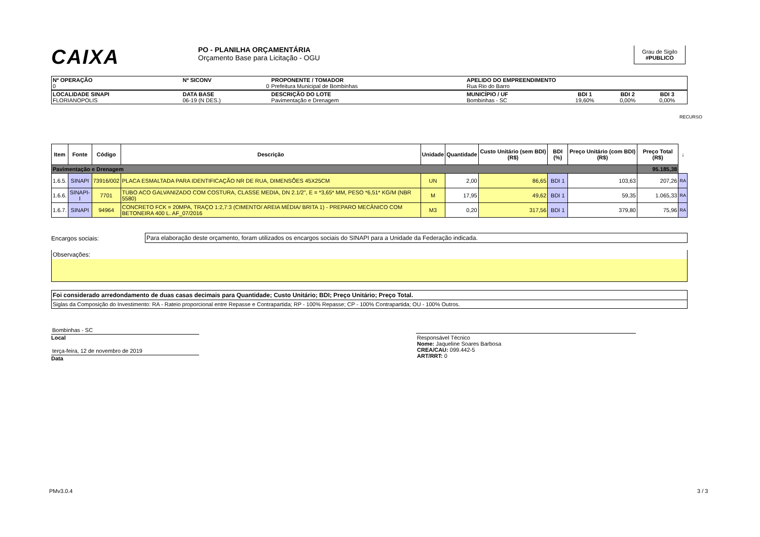CAIXA
PO - PLANILHA ORÇAMENTÁRIA
Orçamento Base para Licitação - OGU
Grau de Sigilo
#PUBLICO
| Nº OPERAÇÃO 0 | Nº SICONV 0 | PROPONENTE / TOMADOR Prefeitura Municipal de Bombinhas | APELIDO DO EMPREENDIMENTO Rua Rio do Barro | | | |
| LOCALIDADE SINAPI FLORIANOPOLIS | DATA BASE 06-19 (N DES.) | DESCRIÇÃO DO LOTE Pavimentação e Drenagem | MUNICÍPIO / UF Bombinhas - SC | BDI 1 19,60% | BDI 2 0,00% | BDI 3 0,00% |
RECURSO
| Item | Fonte | Código | Descrição | Unidade | Quantidade | Custo Unitário (sem BDI) (R$) | BDI (%) | Preço Unitário (com BDI) (R$) | Preço Total (R$) | ↓ |
| --- | --- | --- | --- | --- | --- | --- | --- | --- | --- | --- |
| Pavimentação e Drenagem | | | | | | | | | 95.185,38 | |
| 1.6.5. | SINAPI | 73916/002 | PLACA ESMALTADA PARA IDENTIFICAÇÃO NR DE RUA, DIMENSÕES 45X25CM | UN | 2,00 | 86,65 | BDI 1 | 103,63 | 207,26 | RA |
| 1.6.6. | SINAPI-I | 7701 | TUBO ACO GALVANIZADO COM COSTURA, CLASSE MEDIA, DN 2.1/2", E = *3,65* MM, PESO *6,51* KG/M (NBR 5580) | M | 17,95 | 49,62 | BDI 1 | 59,35 | 1.065,33 | RA |
| 1.6.7. | SINAPI | 94964 | CONCRETO FCK = 20MPA, TRAÇO 1:2,7:3 (CIMENTO/ AREIA MÉDIA/ BRITA 1) - PREPARO MECÂNICO COM BETONEIRA 400 L. AF_07/2016 | M3 | 0,20 | 317,56 | BDI 1 | 379,80 | 75,96 | RA |
Encargos sociais: Para elaboração deste orçamento, foram utilizados os encargos sociais do SINAPI para a Unidade da Federação indicada.
Observações:
Foi considerado arredondamento de duas casas decimais para Quantidade; Custo Unitário; BDI; Preço Unitário; Preço Total.
Siglas da Composição do Investimento: RA - Rateio proporcional entre Repasse e Contrapartida; RP - 100% Repasse; CP - 100% Contrapartida; OU - 100% Outros.
Bombinhas - SC
Local
terça-feira, 12 de novembro de 2019
Data
Responsável Técnico
Nome: Jaqueline Soares Barbosa
CREA/CAU: 099.442-5
ART/RRT: 0
PMv3.0.4 3 / 3